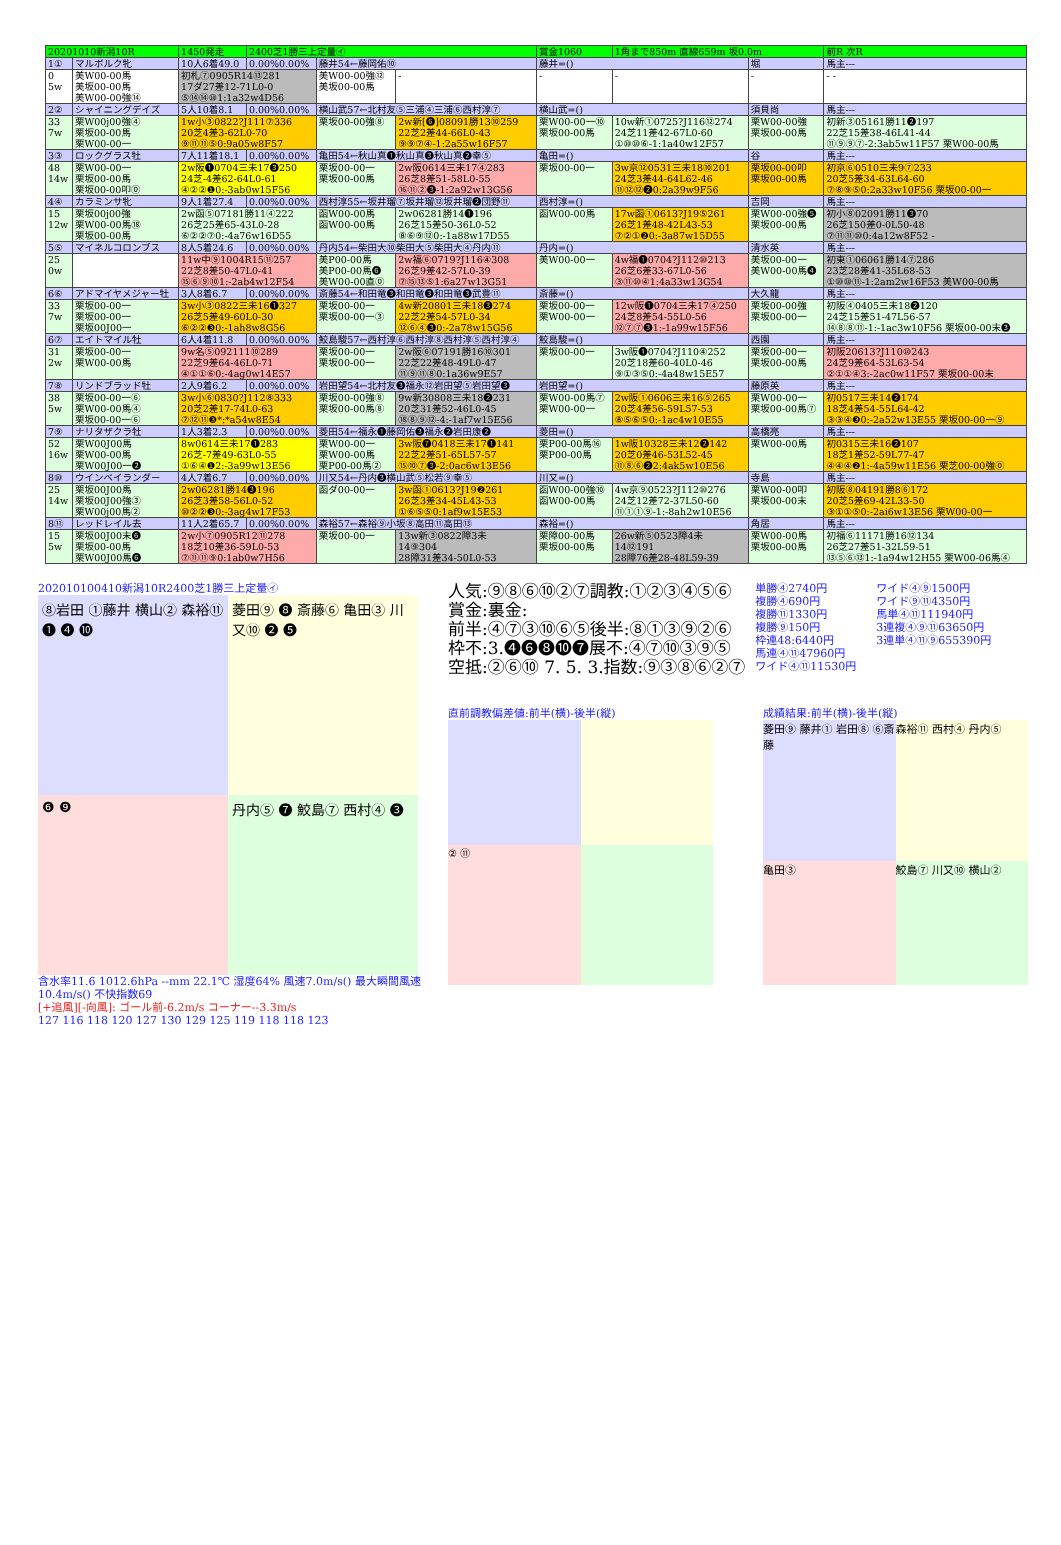| 20201010新潟10R | | 1450発走 | 2400芝1勝三上定量㋑ | | | 賞金1060 | 1角まで850m 直線659m 坂0.0m | | 前R 次R |
| 1① | マルボルク牝 | 10人6着49.0 | 0.00%0.00% | 藤井54←藤岡佑⑩ | | 藤井=() | | 堀 | 馬主--- |
| 0 5w | 美W00-00馬 美坂00-00馬 美W00-00強⑭ | 初札⑦0905R14⑬281 17ダ27差12-71L0-0 ⑤⑭⑭⑩1:1a32w4D56 | | 美W00-00強⑫ 美坂00-00馬 | - | - | - | - | - - |
| 2② | シャイニングデイズ | 5人10着8.1 | 0.00%0.00% | 横山武57←北村友⑤三浦④三浦⑥西村淳⑦ | | 横山武=() | | 須貝尚 | 馬主--- |
| 33 7w | 栗W00j00強④ 栗坂00-00馬 栗W00-00一 | 1w小③0822?J111⑦336 20芝4差3-62L0-70 ⑨⑪⑪⑤0:9a05w8F57 | | 栗坂00-00強⑧ | 2w新[❻]08091勝13⑩259 22芝2差44-66L0-43 ⑨⑨⑦④-1:2a55w16F57 | 栗W00-00一⑩ 栗坂00-00馬 | 10w新①0725?J116⑫274 24芝11差42-67L0-60 ①⑩⑩⑥-1:1a40w12F57 | 栗W00-00強 栗坂00-00馬 | 初新③05161勝11❷197 22芝15差38-46L41-44 ⑪⑨⑨⑦-2:3ab5w11F57 栗W00-00馬 |
| 3③ | ロックグラス牡 | 7人11着18.1 | 0.00%0.00% | 亀田54←秋山真❶秋山真❸秋山真❷幸⑤ | | 亀田=() | | 谷 | 馬主--- |
| 48 14w | 栗W00-00一 栗坂00-00馬 栗坂00-00叩⓪ | 2w阪❶0704三未17❸250 24芝-4差62-64L0-61 ④②②❶0:-3ab0w15F56 | | 栗坂00-00一 栗坂00-00馬 | 2w阪0614三未17④283 26芝8差51-58L0-55 ⑯⑪②❸-1:2a92w13G56 | 栗坂00-00一 | 3w京⑫0531三未18⑩201 24芝3差44-64L62-46 ⑪⑫⑫❷0:2a39w9F56 | 栗坂00-00叩 栗坂00-00馬 | 初京⑥0510三未9⑦233 20芝5差34-63L64-60 ⑦⑧⑨⑤0:2a33w10F56 栗坂00-00一 |
| 4④ | カラミンサ牝 | 9人1着27.4 | 0.00%0.00% | 西村淳55←坂井瑠⑦坂井瑠⑫坂井瑠❷団野⑪ | | 西村淳=() | | 吉岡 | 馬主--- |
| 15 12w | 栗坂00j00強 栗W00-00馬⑱ 栗坂00-00馬 | 2w函⑤07181勝11④222 26芝25差65-43L0-28 ⑥②②⑦0:-4a76w16D55 | | 函W00-00馬 函W00-00馬 | 2w06281勝14❶196 26芝15差50-36L0-52 ⑧⑥⑨⑫0:-1a88w17D55 | 函W00-00馬 | 17w函①0613?J19⑤261 26芝1差48-42L43-53 ⑦②①❷0:-3a87w15D55 | 栗W00-00強❺ 栗坂00-00馬 | 初小⑧02091勝11❸70 26芝150差0-0L50-48 ⑦⑪⑪⑩0:4a12w8F52 - |
| 5⑤ | マイネルコロンブス | 8人5着24.6 | 0.00%0.00% | 丹内54←柴田大⑩柴田大⑤柴田大④丹内⑪ | | 丹内=() | | 清水英 | 馬主--- |
| 25 0w | | 11w中⑨1004R15⑪257 22芝8差50-47L0-41 ⑮⑥⑨⑩1:-2ab4w12F54 | | 美P00-00馬 美P00-00馬❻ 美W00-00直⓪ | 2w福⑥0719?J116④308 26芝9差42-57L0-39 ⑦⑮⑬⑤1:6a27w13G51 | 美W00-00一 | 4w福❶0704?J112⑩213 26芝6差33-67L0-56 ③⑪⑩④1:4a33w13G54 | 美坂00-00一 美W00-00馬❹ | 初東①06061勝14⑦286 23芝28差41-35L68-53 ①⑩⑩⑪-1:2am2w16F53 美W00-00馬 |
| 6⑥ | アドマイヤメジャー牡 | 3人8着6.7 | 0.00%0.00% | 斎藤54←和田竜❸和田竜❸和田竜❸武豊⑪ | | 斎藤=() | | 大久龍 | 馬主--- |
| 33 7w | 栗坂00-00一 栗坂00-00一 栗坂00J00一 | 3w小③0822三未16❶327 26芝5差49-60L0-30 ⑥②②❸0:-1ah8w8G56 | | 栗坂00-00一 栗坂00-00一③ | 4w新20801三未18❸274 22芝2差54-57L0-34 ⑫⑥④❸0:-2a78w15G56 | 栗坂00-00一 栗W00-00一 | 12w阪❶0704三未17④250 24芝8差54-55L0-56 ⑫⑦⑦❸1:-1a99w15F56 | 栗坂00-00強 栗坂00-00一 | 初阪④0405三未18❷120 24芝15差51-47L56-57 ⑭⑧⑧⑪-1:-1ac3w10F56 栗坂00-00末❸ |
| 6⑦ | エイトマイル牡 | 6人4着11.8 | 0.00%0.00% | 鮫島駿57←西村淳⑥西村淳⑧西村淳⑤西村淳④ | | 鮫島駿=() | | 西園 | 馬主--- |
| 31 2w | 栗坂00-00一 栗W00-00馬 | 9w名⑤092111⑩289 22芝9差64-46L0-71 ④①①⑥0:-4ag0w14E57 | | 栗坂00-00一 栗坂00-00一 | 2w阪⑥07191勝16⑩301 22芝22差48-49L0-47 ⑪⑨⑪⑧0:1a36w9E57 | 栗坂00-00一 | 3w阪❶0704?J110④252 20芝18差60-40L0-46 ⑨①③⑤0:-4a48w15E57 | 栗坂00-00一 栗坂00-00馬 | 初阪20613?J110⑩243 24芝9差64-53L63-54 ②①①④3:-2ac0w11F57 栗坂00-00末 |
| 7⑧ | リンドブラッド牡 | 2人9着6.2 | 0.00%0.00% | 岩田望54←北村友❸福永⑫岩田望⑤岩田望❸ | | 岩田望=() | | 藤原英 | 馬主--- |
| 38 5w | 栗坂00-00一⑥ 栗W00-00馬④ 栗坂00-00一⑥ | 3w小⑥0830?J112⑧333 20芝2差17-74L0-63 ⑦⑫⑪❸*:*a54w8E54 | | 栗坂00-00強⑧ 栗坂00-00馬⑧ | 9w新30808三未18❷231 20芝31差52-46L0-45 ⑱⑧⑨⑫-4:-1af7w15E56 | 栗W00-00馬⑦ 栗W00-00一 | 2w阪①0606三未16⑤265 20芝4差56-59L57-53 ⑧⑤⑥⑤0:-1ac4w10E55 | 栗W00-00一 栗坂00-00馬⑦ | 初0517三未14❷174 18芝4差54-55L64-42 ③③④❸0:-2a52w13E55 栗坂00-00一⑨ |
| 7⑨ | ナリタザクラ牡 | 1人3着2.3 | 0.00%0.00% | 菱田54←福永❶藤岡佑❸福永❷岩田康❷ | | 菱田=() | | 高橋亮 | 馬主--- |
| 52 16w | 栗W00J00馬 栗W00-00馬 栗W00J00一❷ | 8w0614三未17❶283 26芝-7差49-63L0-55 ①⑥④❶2:-3a99w13E56 | | 栗W00-00一 栗W00-00馬 栗P00-00馬② | 3w阪❼0418三未17❶141 22芝2差51-65L57-57 ⑮⑩⑦❸-2:0ac6w13E56 | 栗P00-00馬⑯ 栗P00-00馬 | 1w阪10328三未12❷142 20芝0差46-53L52-45 ⑪⑧⑥❷2:4ak5w10E56 | 栗W00-00馬 | 初0315三未16❷107 18芝1差52-59L77-47 ④④④❷1:-4a59w11E56 栗芝00-00強⓪ |
| 8⑩ | ウインベイランダー | 4人7着6.7 | 0.00%0.00% | 川又54←丹内❸横山武⑤松若⑨幸⑤ | | 川又=() | | 寺島 | 馬主--- |
| 25 14w | 栗坂00J00馬 栗坂00J00強③ 栗W00j00馬② | 2w06281勝14❸196 26芝3差58-56L0-52 ⑩②②❸0:-3ag4w17F53 | | 函ダ00-00一 | 3w函①0613?J19❷261 26芝3差34-45L43-53 ①⑥⑤⑤0:1af9w15E53 | 函W00-00強⑩ 函W00-00馬 | 4w京⑨0523?J112⑩276 24芝12差72-37L50-60 ⑪①①⑨-1:-8ah2w10E56 | 栗W00-00叩 栗坂00-00末 | 初阪⑧04191勝8⑥172 20芝5差69-42L33-50 ③①①⑤0:-2ai6w13E56 栗W00-00一 |
| 8⑪ | レッドレイル去 | 11人2着65.7 | 0.00%0.00% | 森裕57←森裕⑨小坂⑧高田⑪高田⑬ | | 森裕=() | | 角居 | 馬主--- |
| 15 5w | 栗坂00J00末❻ 栗坂00-00馬 栗W00J00馬❻ | 2w小⑦0905R12⑪278 18芝10差36-59L0-53 ⑦⑪⑪⑨0:1ab0w7H56 | | 栗坂00-00一 | 13w新③0822障3未 14⑨304 28障31差34-50L0-53 | 栗障00-00馬 栗坂00-00馬 | 26w新⑤0523障4未 14⑫191 28障76差28-48L59-39 | 栗W00-00馬 栗坂00-00馬 | 初福⑥11171勝16⑫134 26芝27差51-32L59-51 ⑬⑤⑥⑬1:-1a94w12H55 栗W00-06馬④ |
202010100410新潟10R2400芝1勝三上定量㋑
⑧岩田 ①藤井 横山② 森裕⑪ ❶ ❹ ❿
菱田⑨ ❽ 斎藤⑥ 亀田③ 川又⑩ ❷ ❺
❻ ❾
丹内⑤ ❼ 鮫島⑦ 西村④ ❸
含水率11.6 1012.6hPa --mm 22.1℃ 湿度64% 風速7.0m/s() 最大瞬間風速10.4m/s() 不快指数69
[+追風][-向風]: ゴール前-6.2m/s コーナー--3.3m/s
127 116 118 120 127 130 129 125 119 118 118 123
人気:⑨⑧⑥⑩②⑦調教:①②③④⑤⑥
賞金:裏金:
前半:④⑦③⑩⑥⑤後半:⑧①③⑨②⑥
枠不:3.❹❻❽❿❼展不:④⑦⑩③⑨⑤
空抵:②⑥⑩ 7. 5. 3.指数:⑨③⑧⑥②⑦
単勝④2740円
複勝④690円
複勝⑪1330円
複勝⑨150円
枠連48:6440円
馬連④⑪47960円
ワイド④⑪11530円
ワイド④⑨1500円
ワイド⑨⑪4350円
馬単④⑪111940円
3連複④⑨⑪63650円
3連単④⑪⑨655390円
直前調教偏差値:前半(横)-後半(縦)
② ⑪
成績結果:前半(横)-後半(縦)
菱田⑨ 藤井① 岩田⑧ ⑥斎藤
森裕⑪ 西村④ 丹内⑤
亀田③
鮫島⑦ 川又⑩ 横山②